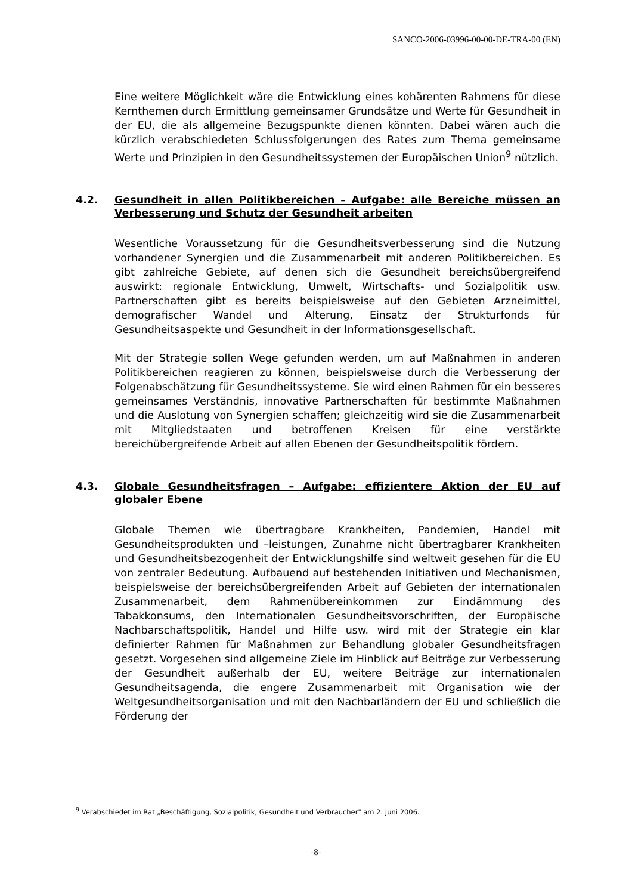SANCO-2006-03996-00-00-DE-TRA-00 (EN)
Eine weitere Möglichkeit wäre die Entwicklung eines kohärenten Rahmens für diese Kernthemen durch Ermittlung gemeinsamer Grundsätze und Werte für Gesundheit in der EU, die als allgemeine Bezugspunkte dienen könnten. Dabei wären auch die kürzlich verabschiedeten Schlussfolgerungen des Rates zum Thema gemeinsame Werte und Prinzipien in den Gesundheitssystemen der Europäischen Union<sup>9</sup> nützlich.
4.2. Gesundheit in allen Politikbereichen – Aufgabe: alle Bereiche müssen an Verbesserung und Schutz der Gesundheit arbeiten
Wesentliche Voraussetzung für die Gesundheitsverbesserung sind die Nutzung vorhandener Synergien und die Zusammenarbeit mit anderen Politikbereichen. Es gibt zahlreiche Gebiete, auf denen sich die Gesundheit bereichsübergreifend auswirkt: regionale Entwicklung, Umwelt, Wirtschafts- und Sozialpolitik usw. Partnerschaften gibt es bereits beispielsweise auf den Gebieten Arzneimittel, demografischer Wandel und Alterung, Einsatz der Strukturfonds für Gesundheitsaspekte und Gesundheit in der Informationsgesellschaft.
Mit der Strategie sollen Wege gefunden werden, um auf Maßnahmen in anderen Politikbereichen reagieren zu können, beispielsweise durch die Verbesserung der Folgenabschätzung für Gesundheitssysteme. Sie wird einen Rahmen für ein besseres gemeinsames Verständnis, innovative Partnerschaften für bestimmte Maßnahmen und die Auslotung von Synergien schaffen; gleichzeitig wird sie die Zusammenarbeit mit Mitgliedstaaten und betroffenen Kreisen für eine verstärkte bereichübergreifende Arbeit auf allen Ebenen der Gesundheitspolitik fördern.
4.3. Globale Gesundheitsfragen – Aufgabe: effizientere Aktion der EU auf globaler Ebene
Globale Themen wie übertragbare Krankheiten, Pandemien, Handel mit Gesundheitsprodukten und –leistungen, Zunahme nicht übertragbarer Krankheiten und Gesundheitsbezogenheit der Entwicklungshilfe sind weltweit gesehen für die EU von zentraler Bedeutung. Aufbauend auf bestehenden Initiativen und Mechanismen, beispielsweise der bereichsübergreifenden Arbeit auf Gebieten der internationalen Zusammenarbeit, dem Rahmenübereinkommen zur Eindämmung des Tabakkonsums, den Internationalen Gesundheitsvorschriften, der Europäische Nachbarschaftspolitik, Handel und Hilfe usw. wird mit der Strategie ein klar definierter Rahmen für Maßnahmen zur Behandlung globaler Gesundheitsfragen gesetzt. Vorgesehen sind allgemeine Ziele im Hinblick auf Beiträge zur Verbesserung der Gesundheit außerhalb der EU, weitere Beiträge zur internationalen Gesundheitsagenda, die engere Zusammenarbeit mit Organisation wie der Weltgesundheitsorganisation und mit den Nachbarländern der EU und schließlich die Förderung der
<sup>9</sup> Verabschiedet im Rat „Beschäftigung, Sozialpolitik, Gesundheit und Verbraucher" am 2. Juni 2006.
-8-